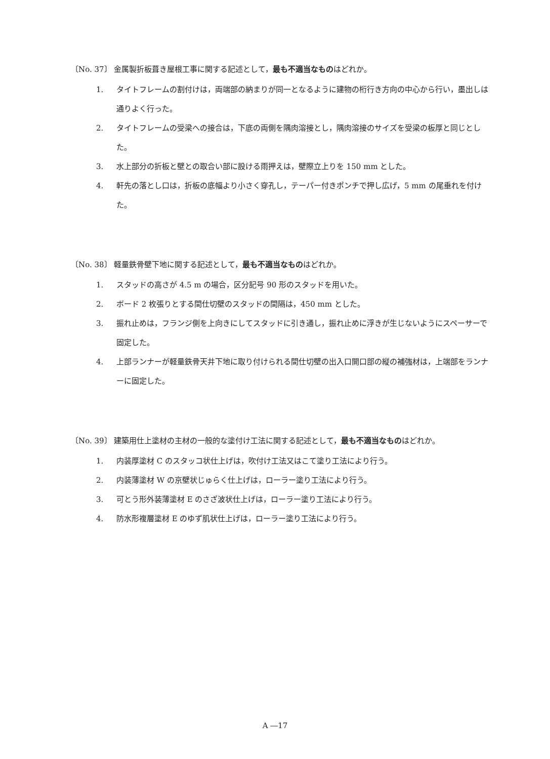〔No. 37〕 金属製折板葺き屋根工事に関する記述として，最も不適当なものはどれか。
1. タイトフレームの割付けは，両端部の納まりが同一となるように建物の桁行き方向の中心から行い，墨出しは通りよく行った。
2. タイトフレームの受梁への接合は，下底の両側を隅肉溶接とし，隅肉溶接のサイズを受梁の板厚と同じとした。
3. 水上部分の折板と壁との取合い部に設ける雨押えは，壁際立上りを 150 mm とした。
4. 軒先の落とし口は，折板の底幅より小さく穿孔し，テーパー付きポンチで押し広げ，5 mm の尾垂れを付けた。
〔No. 38〕 軽量鉄骨壁下地に関する記述として，最も不適当なものはどれか。
1. スタッドの高さが 4.5 m の場合，区分記号 90 形のスタッドを用いた。
2. ボード 2 枚張りとする間仕切壁のスタッドの間隔は，450 mm とした。
3. 振れ止めは，フランジ側を上向きにしてスタッドに引き通し，振れ止めに浮きが生じないようにスペーサーで固定した。
4. 上部ランナーが軽量鉄骨天井下地に取り付けられる間仕切壁の出入口開口部の縦の補強材は，上端部をランナーに固定した。
〔No. 39〕 建築用仕上塗材の主材の一般的な塗付け工法に関する記述として，最も不適当なものはどれか。
1. 内装厚塗材 C のスタッコ状仕上げは，吹付け工法又はこて塗り工法により行う。
2. 内装薄塗材 W の京壁状じゅらく仕上げは，ローラー塗り工法により行う。
3. 可とう形外装薄塗材 E のさざ波状仕上げは，ローラー塗り工法により行う。
4. 防水形複層塗材 E のゆず肌状仕上げは，ローラー塗り工法により行う。
A ―17